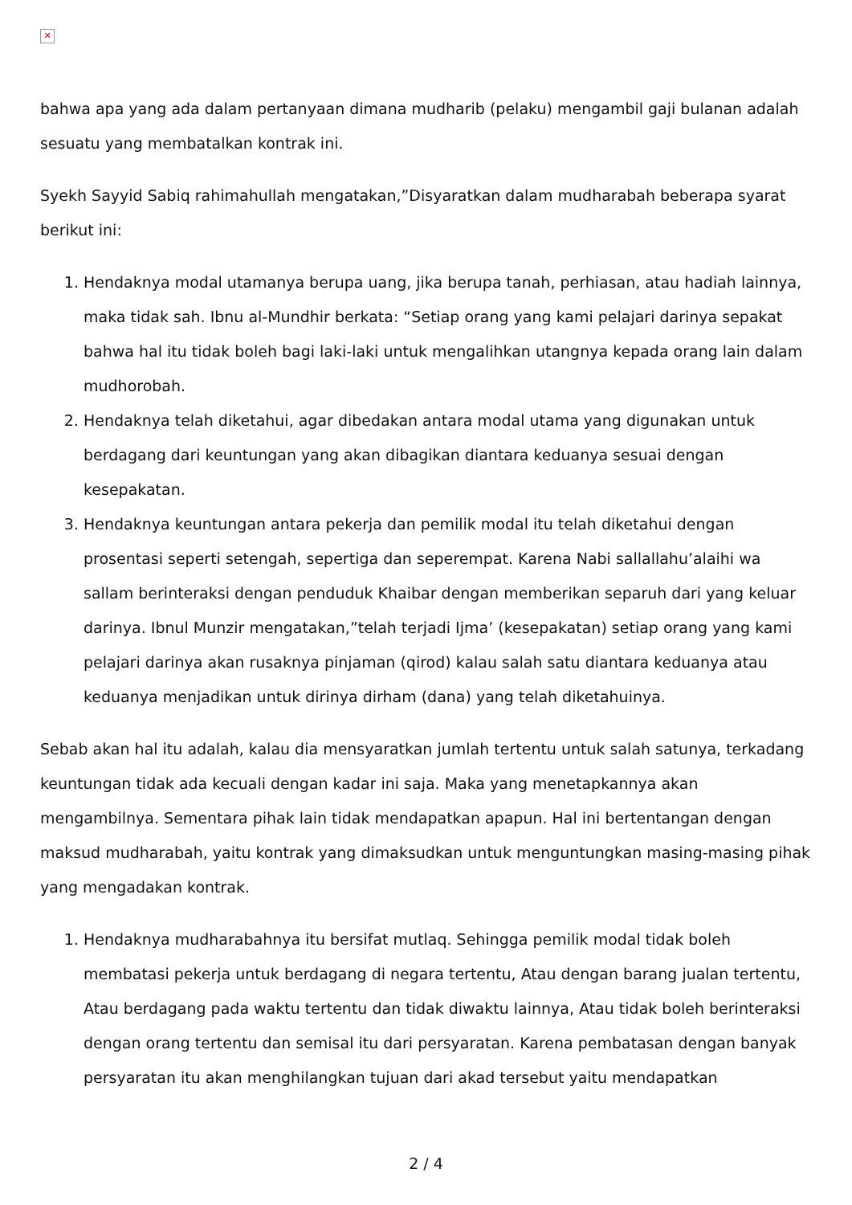✕
bahwa apa yang ada dalam pertanyaan dimana mudharib (pelaku) mengambil gaji bulanan adalah sesuatu yang membatalkan kontrak ini.
Syekh Sayyid Sabiq rahimahullah mengatakan,”Disyaratkan dalam mudharabah beberapa syarat berikut ini:
1. Hendaknya modal utamanya berupa uang, jika berupa tanah, perhiasan, atau hadiah lainnya, maka tidak sah. Ibnu al-Mundhir berkata: “Setiap orang yang kami pelajari darinya sepakat bahwa hal itu tidak boleh bagi laki-laki untuk mengalihkan utangnya kepada orang lain dalam mudhorobah.
2. Hendaknya telah diketahui, agar dibedakan antara modal utama yang digunakan untuk berdagang dari keuntungan yang akan dibagikan diantara keduanya sesuai dengan kesepakatan.
3. Hendaknya keuntungan antara pekerja dan pemilik modal itu telah diketahui dengan prosentasi seperti setengah, sepertiga dan seperempat. Karena Nabi sallallahu’alaihi wa sallam berinteraksi dengan penduduk Khaibar dengan memberikan separuh dari yang keluar darinya. Ibnul Munzir mengatakan,”telah terjadi Ijma’ (kesepakatan) setiap orang yang kami pelajari darinya akan rusaknya pinjaman (qirod) kalau salah satu diantara keduanya atau keduanya menjadikan untuk dirinya dirham (dana) yang telah diketahuinya.
Sebab akan hal itu adalah, kalau dia mensyaratkan jumlah tertentu untuk salah satunya, terkadang keuntungan tidak ada kecuali dengan kadar ini saja. Maka yang menetapkannya akan mengambilnya. Sementara pihak lain tidak mendapatkan apapun. Hal ini bertentangan dengan maksud mudharabah, yaitu kontrak yang dimaksudkan untuk menguntungkan masing-masing pihak yang mengadakan kontrak.
1. Hendaknya mudharabahnya itu bersifat mutlaq. Sehingga pemilik modal tidak boleh membatasi pekerja untuk berdagang di negara tertentu, Atau dengan barang jualan tertentu, Atau berdagang pada waktu tertentu dan tidak diwaktu lainnya, Atau tidak boleh berinteraksi dengan orang tertentu dan semisal itu dari persyaratan. Karena pembatasan dengan banyak persyaratan itu akan menghilangkan tujuan dari akad tersebut yaitu mendapatkan
2 / 4